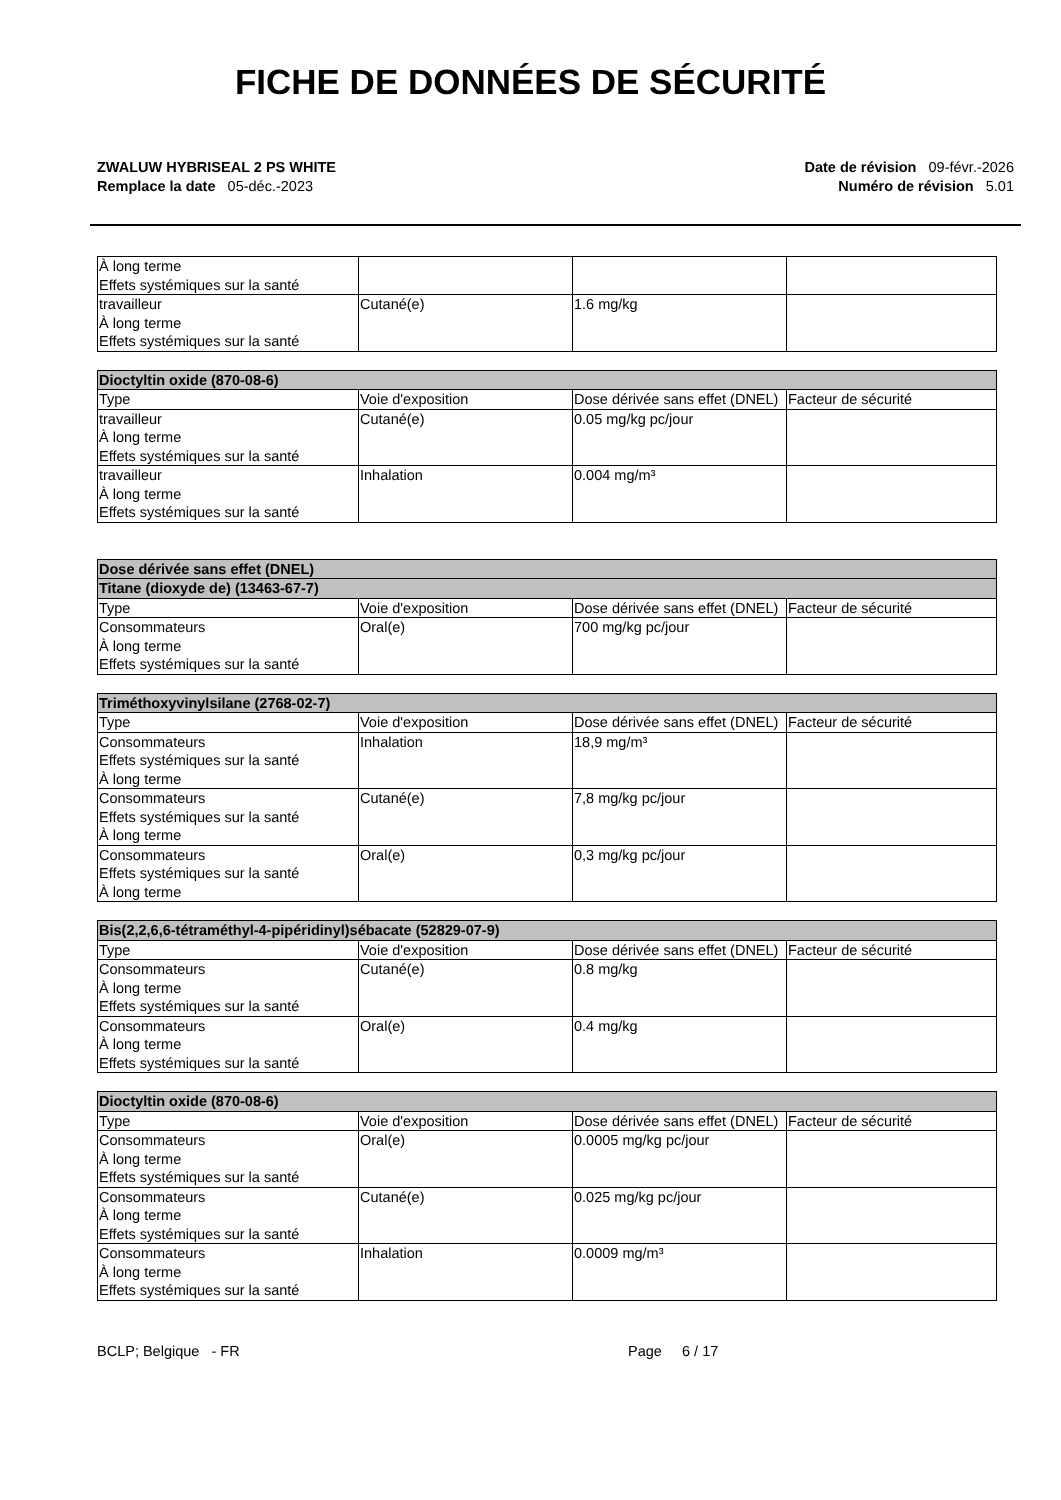FICHE DE DONNÉES DE SÉCURITÉ
ZWALUW HYBRISEAL 2 PS WHITE
Remplace la date 05-déc.-2023
Date de révision 09-févr.-2026
Numéro de révision 5.01
| À long terme Effets systémiques sur la santé | | | |
| travailleur À long terme Effets systémiques sur la santé | Cutané(e) | 1.6 mg/kg | |
| Dioctyltin oxide (870-08-6) | | | |
| --- | --- | --- | --- |
| Type | Voie d'exposition | Dose dérivée sans effet (DNEL) | Facteur de sécurité |
| travailleur À long terme Effets systémiques sur la santé | Cutané(e) | 0.05 mg/kg pc/jour | |
| travailleur À long terme Effets systémiques sur la santé | Inhalation | 0.004 mg/m³ | |
| Dose dérivée sans effet (DNEL) | | | |
| --- | --- | --- | --- |
| Titane (dioxyde de) (13463-67-7) | | | |
| Type | Voie d'exposition | Dose dérivée sans effet (DNEL) | Facteur de sécurité |
| Consommateurs À long terme Effets systémiques sur la santé | Oral(e) | 700 mg/kg pc/jour | |
| Triméthoxyvinylsilane (2768-02-7) | | | |
| --- | --- | --- | --- |
| Type | Voie d'exposition | Dose dérivée sans effet (DNEL) | Facteur de sécurité |
| Consommateurs Effets systémiques sur la santé À long terme | Inhalation | 18,9 mg/m³ | |
| Consommateurs Effets systémiques sur la santé À long terme | Cutané(e) | 7,8 mg/kg pc/jour | |
| Consommateurs Effets systémiques sur la santé À long terme | Oral(e) | 0,3 mg/kg pc/jour | |
| Bis(2,2,6,6-tétraméthyl-4-pipéridinyl)sébacate (52829-07-9) | | | |
| --- | --- | --- | --- |
| Type | Voie d'exposition | Dose dérivée sans effet (DNEL) | Facteur de sécurité |
| Consommateurs À long terme Effets systémiques sur la santé | Cutané(e) | 0.8 mg/kg | |
| Consommateurs À long terme Effets systémiques sur la santé | Oral(e) | 0.4 mg/kg | |
| Dioctyltin oxide (870-08-6) | | | |
| --- | --- | --- | --- |
| Type | Voie d'exposition | Dose dérivée sans effet (DNEL) | Facteur de sécurité |
| Consommateurs À long terme Effets systémiques sur la santé | Oral(e) | 0.0005 mg/kg pc/jour | |
| Consommateurs À long terme Effets systémiques sur la santé | Cutané(e) | 0.025 mg/kg pc/jour | |
| Consommateurs À long terme Effets systémiques sur la santé | Inhalation | 0.0009 mg/m³ | |
BCLP; Belgique - FR Page 6 / 17